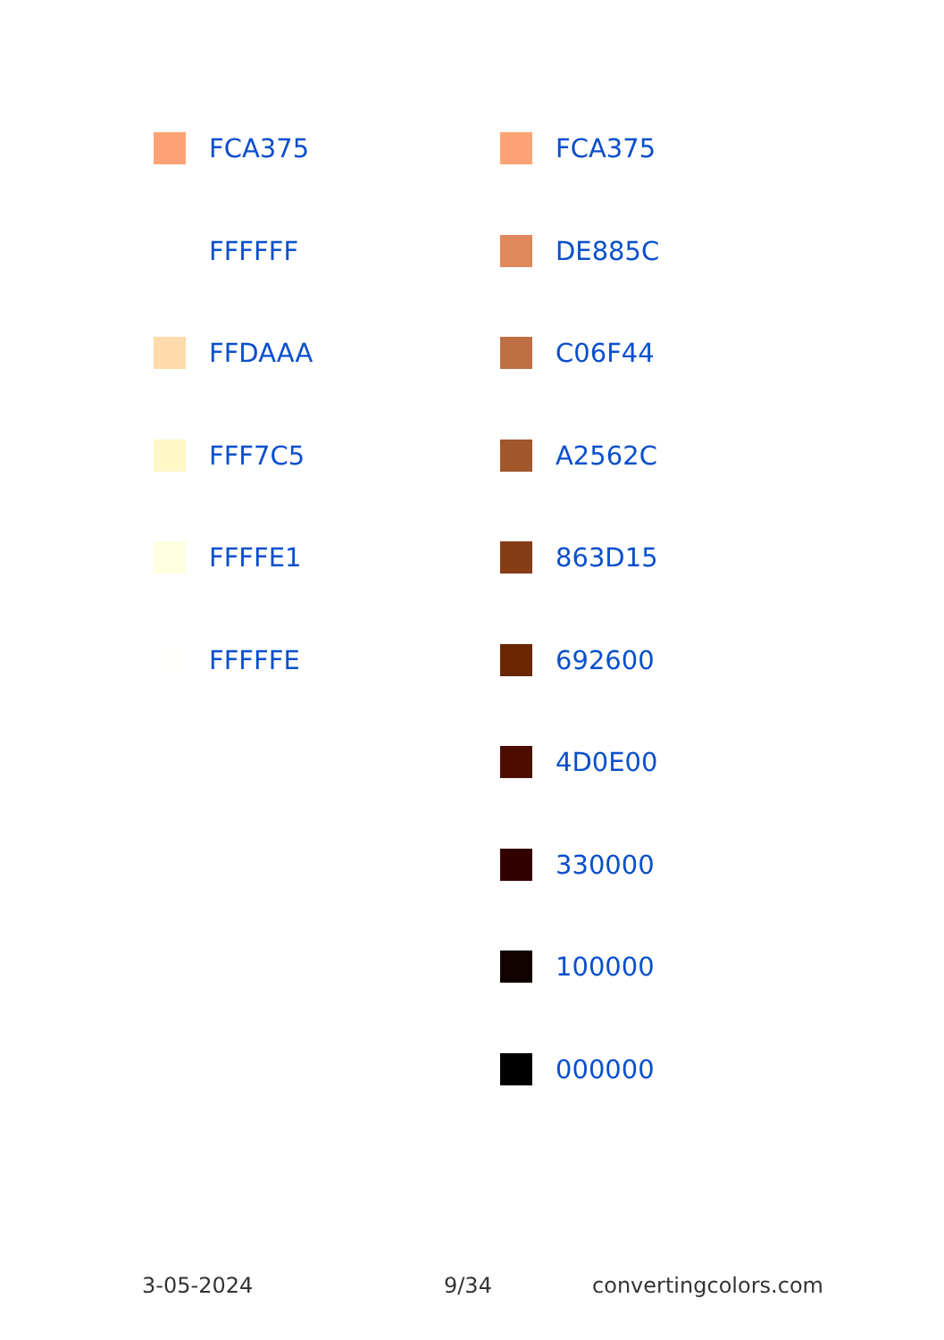FCA375
FFFFFF
FFDAAA
FFF7C5
FFFFE1
FFFFFE
FCA375
DE885C
C06F44
A2562C
863D15
692600
4D0E00
330000
100000
000000
3-05-2024 9/34 convertingcolors.com